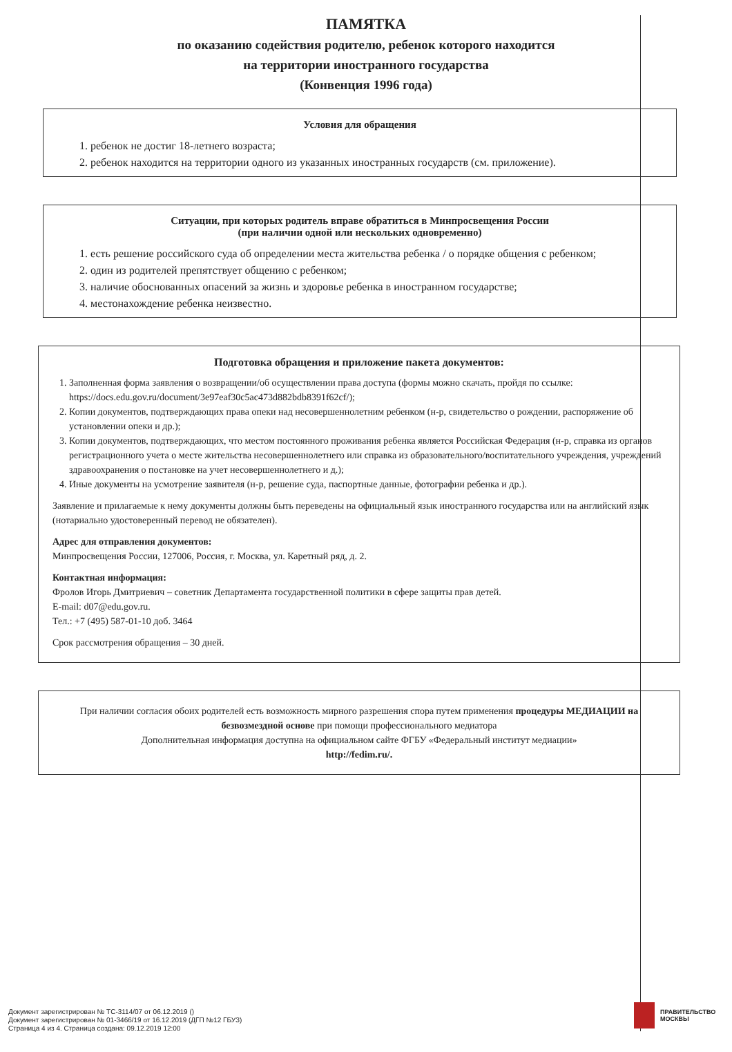ПАМЯТКА
по оказанию содействия родителю, ребенок которого находится
на территории иностранного государства
(Конвенция 1996 года)
Условия для обращения
1. ребенок не достиг 18-летнего возраста;
2. ребенок находится на территории одного из указанных иностранных государств (см. приложение).
Ситуации, при которых родитель вправе обратиться в Минпросвещения России
(при наличии одной или нескольких одновременно)
1. есть решение российского суда об определении места жительства ребенка / о порядке общения с ребенком;
2. один из родителей препятствует общению с ребенком;
3. наличие обоснованных опасений за жизнь и здоровье ребенка в иностранном государстве;
4. местонахождение ребенка неизвестно.
Подготовка обращения и приложение пакета документов:
1. Заполненная форма заявления о возвращении/об осуществлении права доступа (формы можно скачать, пройдя по ссылке: https://docs.edu.gov.ru/document/3e97eaf30c5ac473d882bdb8391f62cf/);
2. Копии документов, подтверждающих права опеки над несовершеннолетним ребенком (н-р, свидетельство о рождении, распоряжение об установлении опеки и др.);
3. Копии документов, подтверждающих, что местом постоянного проживания ребенка является Российская Федерация (н-р, справка из органов регистрационного учета о месте жительства несовершеннолетнего или справка из образовательного/воспитательного учреждения, учреждений здравоохранения о постановке на учет несовершеннолетнего и д.);
4. Иные документы на усмотрение заявителя (н-р, решение суда, паспортные данные, фотографии ребенка и др.).
Заявление и прилагаемые к нему документы должны быть переведены на официальный язык иностранного государства или на английский язык (нотариально удостоверенный перевод не обязателен).
Адрес для отправления документов:
Минпросвещения России, 127006, Россия, г. Москва, ул. Каретный ряд, д. 2.
Контактная информация:
Фролов Игорь Дмитриевич – советник Департамента государственной политики в сфере защиты прав детей.
E-mail: d07@edu.gov.ru.
Тел.: +7 (495) 587-01-10 доб. 3464
Срок рассмотрения обращения – 30 дней.
При наличии согласия обоих родителей есть возможность мирного разрешения спора путем применения процедуры МЕДИАЦИИ на безвозмездной основе при помощи профессионального медиатора
Дополнительная информация доступна на официальном сайте ФГБУ «Федеральный институт медиации»
http://fedim.ru/.
Документ зарегистрирован № ТС-3114/07 от 06.12.2019 ()
Документ зарегистрирован № 01-3466/19 от 16.12.2019 (ДГП №12 ГБУЗ)
Страница 4 из 4. Страница создана: 09.12.2019 12:00
ПРАВИТЕЛЬСТВО
МОСКВЫ